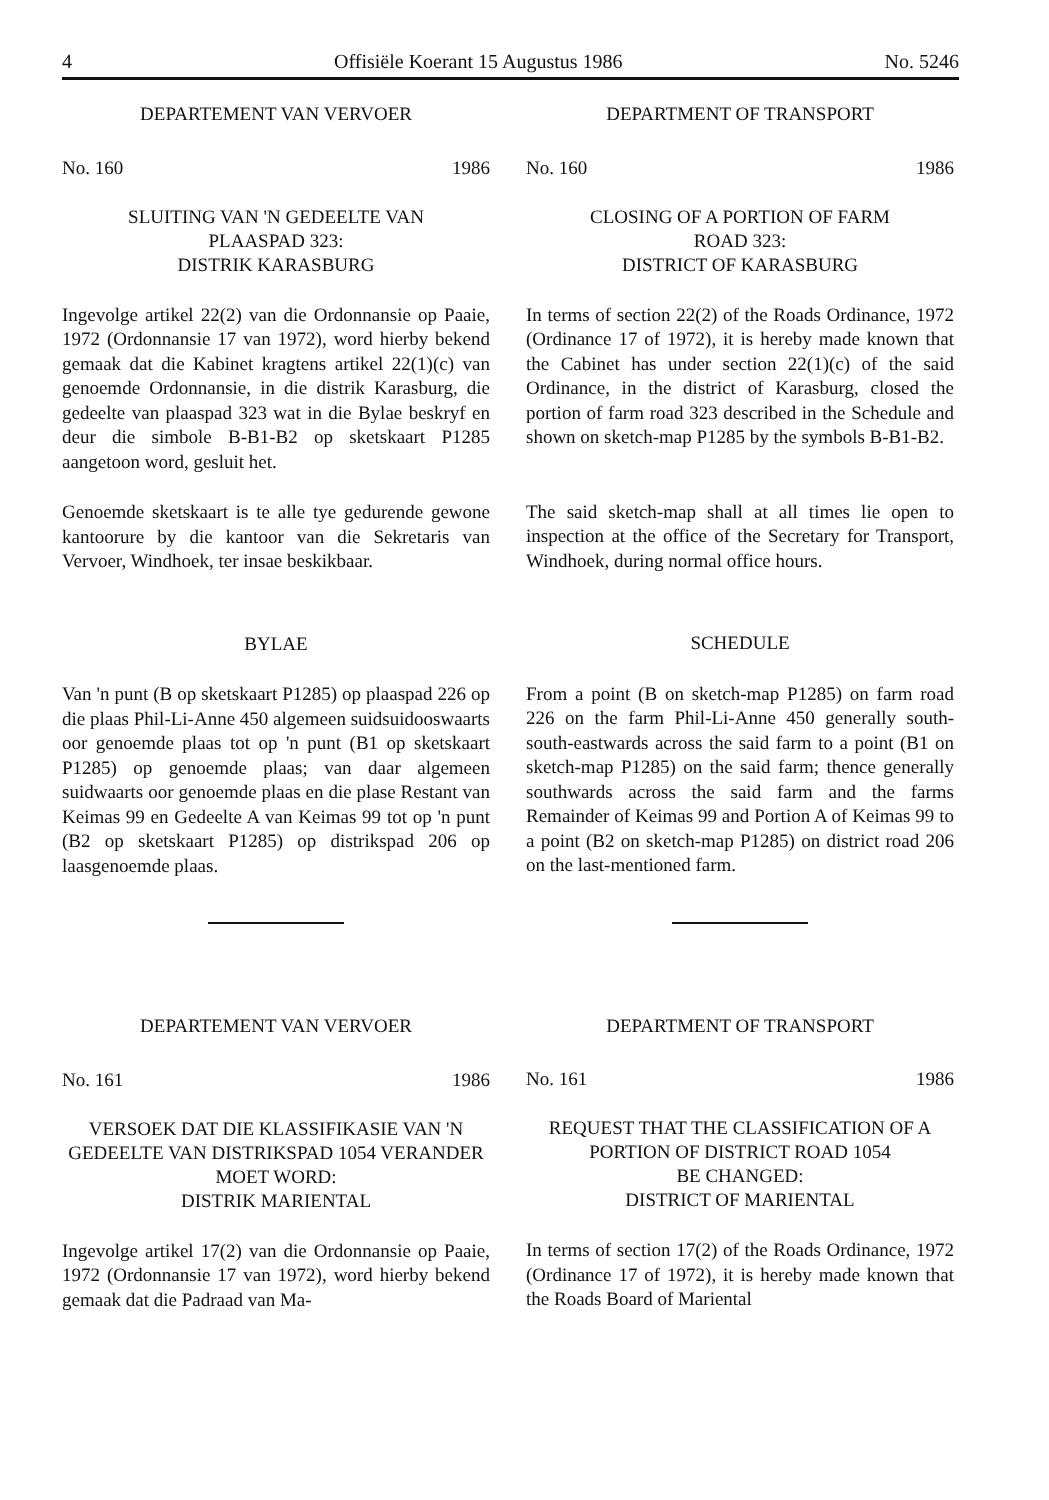4 Offisiële Koerant 15 Augustus 1986 No. 5246
DEPARTEMENT VAN VERVOER
No. 160 1986
SLUITING VAN 'N GEDEELTE VAN
PLAASPAD 323:
DISTRIK KARASBURG
Ingevolge artikel 22(2) van die Ordonnansie op Paaie, 1972 (Ordonnansie 17 van 1972), word hierby bekend gemaak dat die Kabinet kragtens artikel 22(1)(c) van genoemde Ordonnansie, in die distrik Karasburg, die gedeelte van plaaspad 323 wat in die Bylae beskryf en deur die simbole B-B1-B2 op sketskaart P1285 aangetoon word, gesluit het.
Genoemde sketskaart is te alle tye gedurende gewone kantoorure by die kantoor van die Sekretaris van Vervoer, Windhoek, ter insae beskikbaar.
BYLAE
Van 'n punt (B op sketskaart P1285) op plaaspad 226 op die plaas Phil-Li-Anne 450 algemeen suidsuidooswaarts oor genoemde plaas tot op 'n punt (B1 op sketskaart P1285) op genoemde plaas; van daar algemeen suidwaarts oor genoemde plaas en die plase Restant van Keimas 99 en Gedeelte A van Keimas 99 tot op 'n punt (B2 op sketskaart P1285) op distrikspad 206 op laasgenoemde plaas.
DEPARTEMENT VAN VERVOER
No. 161 1986
VERSOEK DAT DIE KLASSIFIKASIE VAN 'N GEDEELTE VAN DISTRIKSPAD 1054 VERANDER MOET WORD:
DISTRIK MARIENTAL
Ingevolge artikel 17(2) van die Ordonnansie op Paaie, 1972 (Ordonnansie 17 van 1972), word hierby bekend gemaak dat die Padraad van Ma-
DEPARTMENT OF TRANSPORT
No. 160 1986
CLOSING OF A PORTION OF FARM
ROAD 323:
DISTRICT OF KARASBURG
In terms of section 22(2) of the Roads Ordinance, 1972 (Ordinance 17 of 1972), it is hereby made known that the Cabinet has under section 22(1)(c) of the said Ordinance, in the district of Karasburg, closed the portion of farm road 323 described in the Schedule and shown on sketch-map P1285 by the symbols B-B1-B2.
The said sketch-map shall at all times lie open to inspection at the office of the Secretary for Transport, Windhoek, during normal office hours.
SCHEDULE
From a point (B on sketch-map P1285) on farm road 226 on the farm Phil-Li-Anne 450 generally south-south-eastwards across the said farm to a point (B1 on sketch-map P1285) on the said farm; thence generally southwards across the said farm and the farms Remainder of Keimas 99 and Portion A of Keimas 99 to a point (B2 on sketch-map P1285) on district road 206 on the last-mentioned farm.
DEPARTMENT OF TRANSPORT
No. 161 1986
REQUEST THAT THE CLASSIFICATION OF A PORTION OF DISTRICT ROAD 1054
BE CHANGED:
DISTRICT OF MARIENTAL
In terms of section 17(2) of the Roads Ordinance, 1972 (Ordinance 17 of 1972), it is hereby made known that the Roads Board of Mariental